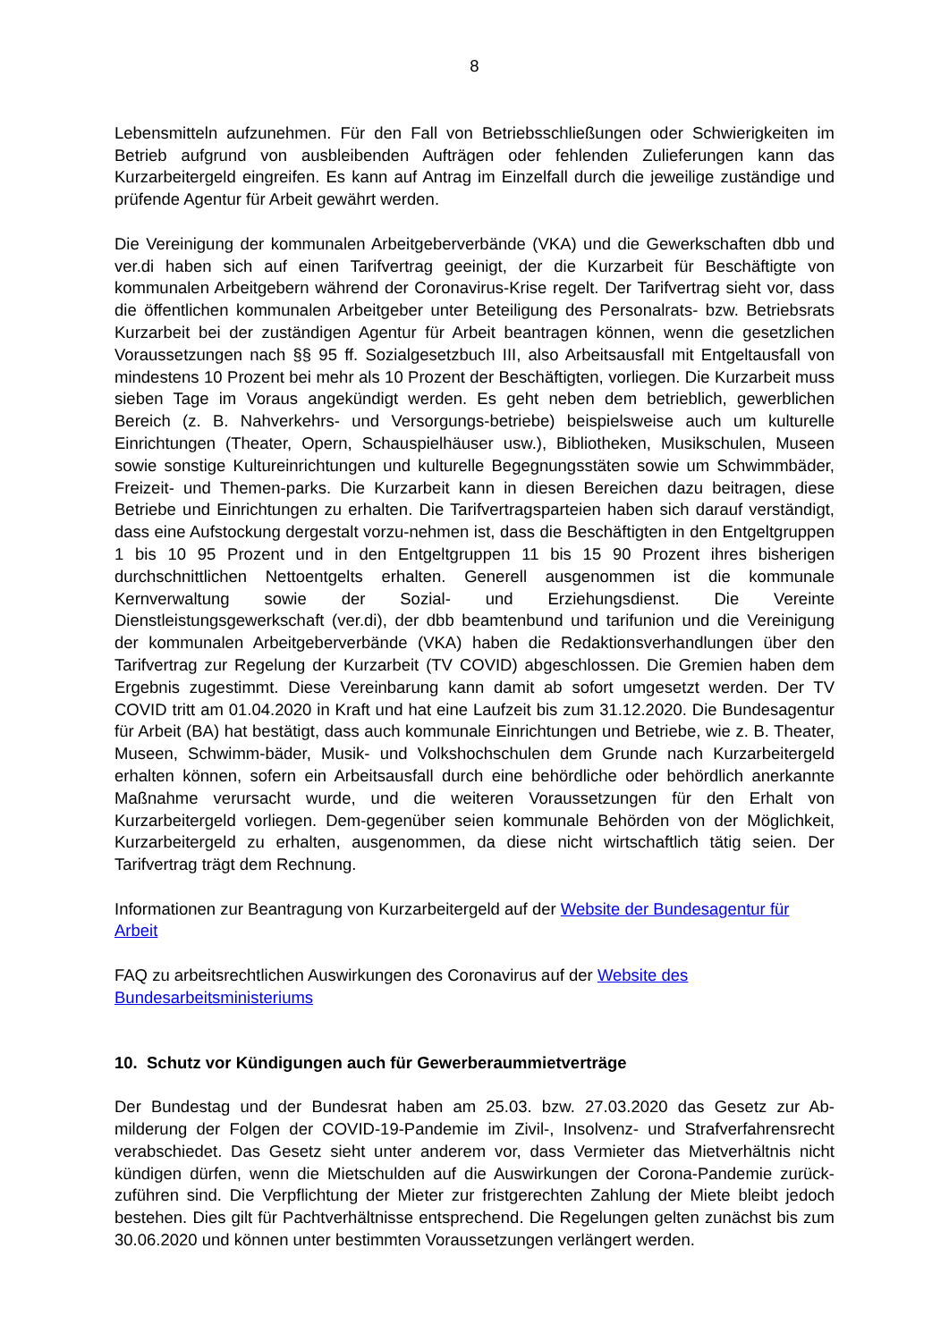8
Lebensmitteln aufzunehmen. Für den Fall von Betriebsschließungen oder Schwierigkeiten im Betrieb aufgrund von ausbleibenden Aufträgen oder fehlenden Zulieferungen kann das Kurzarbeitergeld eingreifen. Es kann auf Antrag im Einzelfall durch die jeweilige zuständige und prüfende Agentur für Arbeit gewährt werden.
Die Vereinigung der kommunalen Arbeitgeberverbände (VKA) und die Gewerkschaften dbb und ver.di haben sich auf einen Tarifvertrag geeinigt, der die Kurzarbeit für Beschäftigte von kommunalen Arbeitgebern während der Coronavirus-Krise regelt. Der Tarifvertrag sieht vor, dass die öffentlichen kommunalen Arbeitgeber unter Beteiligung des Personalrats- bzw. Betriebsrats Kurzarbeit bei der zuständigen Agentur für Arbeit beantragen können, wenn die gesetzlichen Voraussetzungen nach §§ 95 ff. Sozialgesetzbuch III, also Arbeitsausfall mit Entgeltausfall von mindestens 10 Prozent bei mehr als 10 Prozent der Beschäftigten, vorliegen. Die Kurzarbeit muss sieben Tage im Voraus angekündigt werden. Es geht neben dem betrieblich, gewerblichen Bereich (z. B. Nahverkehrs- und Versorgungs-betriebe) beispielsweise auch um kulturelle Einrichtungen (Theater, Opern, Schauspielhäuser usw.), Bibliotheken, Musikschulen, Museen sowie sonstige Kultureinrichtungen und kulturelle Begegnungsstäten sowie um Schwimmbäder, Freizeit- und Themen-parks. Die Kurzarbeit kann in diesen Bereichen dazu beitragen, diese Betriebe und Einrichtungen zu erhalten. Die Tarifvertragsparteien haben sich darauf verständigt, dass eine Aufstockung dergestalt vorzu-nehmen ist, dass die Beschäftigten in den Entgeltgruppen 1 bis 10 95 Prozent und in den Entgeltgruppen 11 bis 15 90 Prozent ihres bisherigen durchschnittlichen Nettoentgelts erhalten. Generell ausgenommen ist die kommunale Kernverwaltung sowie der Sozial- und Erziehungsdienst. Die Vereinte Dienstleistungsgewerkschaft (ver.di), der dbb beamtenbund und tarifunion und die Vereinigung der kommunalen Arbeitgeberverbände (VKA) haben die Redaktionsverhandlungen über den Tarifvertrag zur Regelung der Kurzarbeit (TV COVID) abgeschlossen. Die Gremien haben dem Ergebnis zugestimmt. Diese Vereinbarung kann damit ab sofort umgesetzt werden. Der TV COVID tritt am 01.04.2020 in Kraft und hat eine Laufzeit bis zum 31.12.2020. Die Bundesagentur für Arbeit (BA) hat bestätigt, dass auch kommunale Einrichtungen und Betriebe, wie z. B. Theater, Museen, Schwimm-bäder, Musik- und Volkshochschulen dem Grunde nach Kurzarbeitergeld erhalten können, sofern ein Arbeitsausfall durch eine behördliche oder behördlich anerkannte Maßnahme verursacht wurde, und die weiteren Voraussetzungen für den Erhalt von Kurzarbeitergeld vorliegen. Dem-gegenüber seien kommunale Behörden von der Möglichkeit, Kurzarbeitergeld zu erhalten, ausgenommen, da diese nicht wirtschaftlich tätig seien. Der Tarifvertrag trägt dem Rechnung.
Informationen zur Beantragung von Kurzarbeitergeld auf der Website der Bundesagentur für Arbeit
FAQ zu arbeitsrechtlichen Auswirkungen des Coronavirus auf der Website des Bundesarbeitsministeriums
10. Schutz vor Kündigungen auch für Gewerberaummietverträge
Der Bundestag und der Bundesrat haben am 25.03. bzw. 27.03.2020 das Gesetz zur Ab-milderung der Folgen der COVID-19-Pandemie im Zivil-, Insolvenz- und Strafverfahrensrecht verabschiedet. Das Gesetz sieht unter anderem vor, dass Vermieter das Mietverhältnis nicht kündigen dürfen, wenn die Mietschulden auf die Auswirkungen der Corona-Pandemie zurück-zuführen sind. Die Verpflichtung der Mieter zur fristgerechten Zahlung der Miete bleibt jedoch bestehen. Dies gilt für Pachtverhältnisse entsprechend. Die Regelungen gelten zunächst bis zum 30.06.2020 und können unter bestimmten Voraussetzungen verlängert werden.